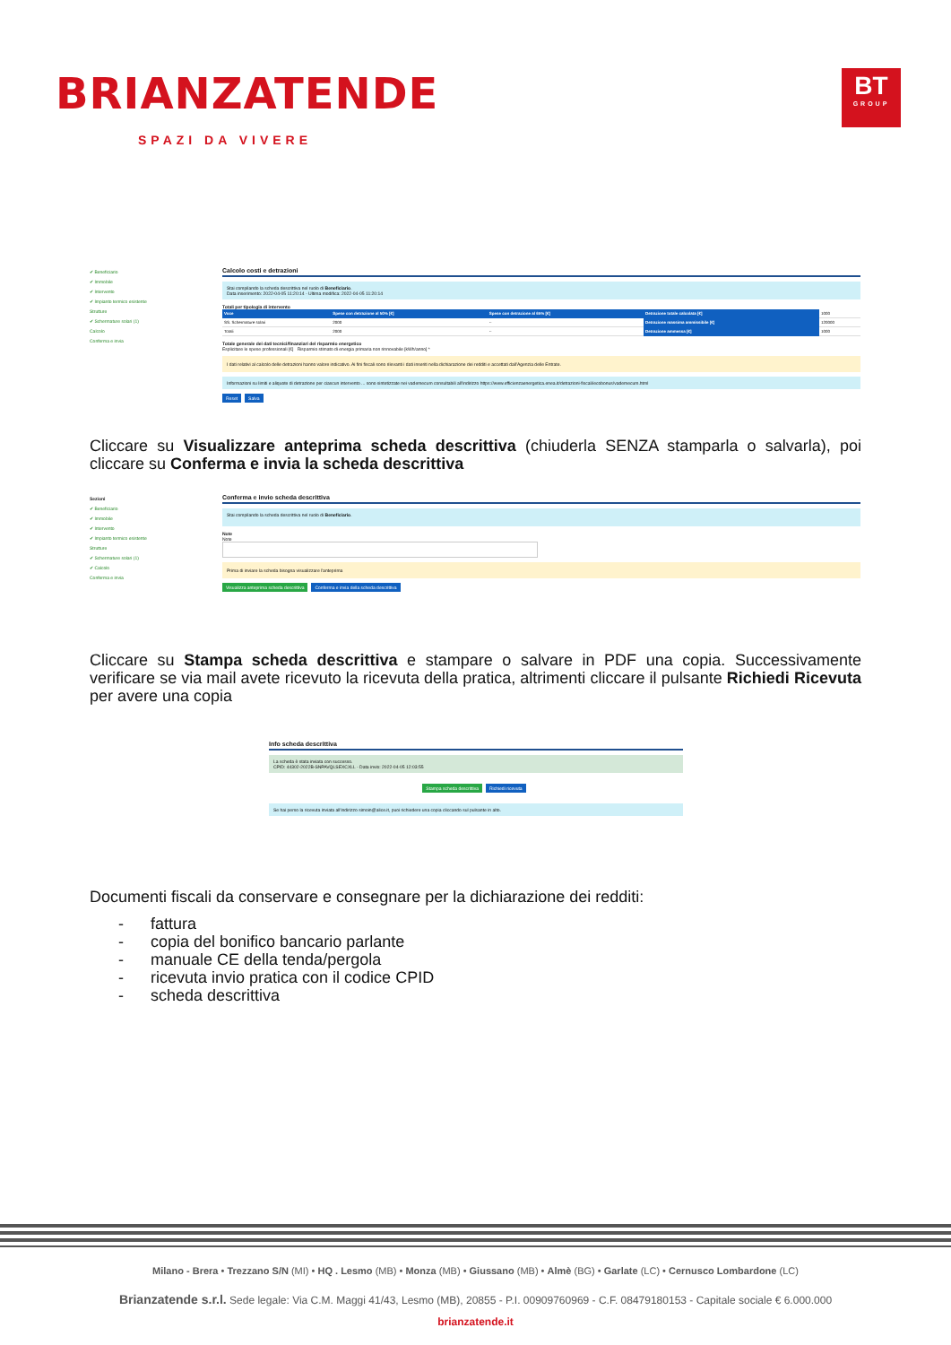BRIANZATENDE
SPAZI DA VIVERE
BT
GROUP
✔ Beneficiario
✔ Immobile
✔ Intervento
✔ Impianto termico esistente
Strutture
✔ Schermature solari (1)
Calcolo
Conferma e invia
Calcolo costi e detrazioni
Stai compilando la scheda descrittiva nel ruolo di Beneficiario.
Data inserimento: 2022-04-05 11:20:14 - Ultima modifica: 2022-04-05 11:20:14
Totali per tipologia di intervento
| Voce | Spese con detrazione al 50% [€] | Spese con detrazione al 65% [€] | Detrazione totale calcolata [€] | 1000 |
| SS. Schermature solari | 2000 | -- | Detrazione massima ammissibile [€] | 120000 |
| Totali | 2000 | -- | Detrazione ammessa [€] | 1000 |
Totale generale dei dati tecnici/finanziari del risparmio energetico
Esplicitare le spese professionali [€] Risparmio stimato di energia primaria non rinnovabile [kWh/anno] *
I dati relativi al calcolo delle detrazioni hanno valore indicativo. Ai fini fiscali sono rilevanti i dati inseriti nella dichiarazione dei redditi e accettati dall'Agenzia delle Entrate.
Informazioni su limiti e aliquote di detrazione per ciascun intervento ... sono sintetizzate nei vademecum consultabili all'indirizzo https://www.efficienzaenergetica.enea.it/detrazioni-fiscali/ecobonus/vademecum.html
Reset Salva
Cliccare su Visualizzare anteprima scheda descrittiva (chiuderla SENZA stamparla o salvarla), poi cliccare su Conferma e invia la scheda descrittiva
Sezioni
✔ Beneficiario
✔ Immobile
✔ Intervento
✔ Impianto termico esistente
Strutture
✔ Schermature solari (1)
✔ Calcolo
Conferma e invia
Conferma e invio scheda descrittiva
Stai compilando la scheda descrittiva nel ruolo di Beneficiario.
Note
Note
Prima di inviare la scheda bisogna visualizzare l'anteprima
Visualizza anteprima scheda descrittiva Conferma e invia della scheda descrittiva
Cliccare su Stampa scheda descrittiva e stampare o salvare in PDF una copia. Successivamente verificare se via mail avete ricevuto la ricevuta della pratica, altrimenti cliccare il pulsante Richiedi Ricevuta per avere una copia
Info scheda descrittiva
La scheda è stata inviata con successo.
CPID: 44302-2022B-SNPAVQLSEXCXLL - Data invio: 2022-04-05 12:03:55
Stampa scheda descrittiva Richiedi ricevuta
Se hai perso la ricevuta inviata all'indirizzo simoin@alice.it, puoi richiedere una copia cliccando sul pulsante in alto.
Documenti fiscali da conservare e consegnare per la dichiarazione dei redditi:
- fattura
- copia del bonifico bancario parlante
- manuale CE della tenda/pergola
- ricevuta invio pratica con il codice CPID
- scheda descrittiva
Milano - Brera • Trezzano S/N (MI) • HQ . Lesmo (MB) • Monza (MB) • Giussano (MB) • Almè (BG) • Garlate (LC) • Cernusco Lombardone (LC)
Brianzatende s.r.l. Sede legale: Via C.M. Maggi 41/43, Lesmo (MB), 20855 - P.I. 00909760969 - C.F. 08479180153 - Capitale sociale € 6.000.000
brianzatende.it